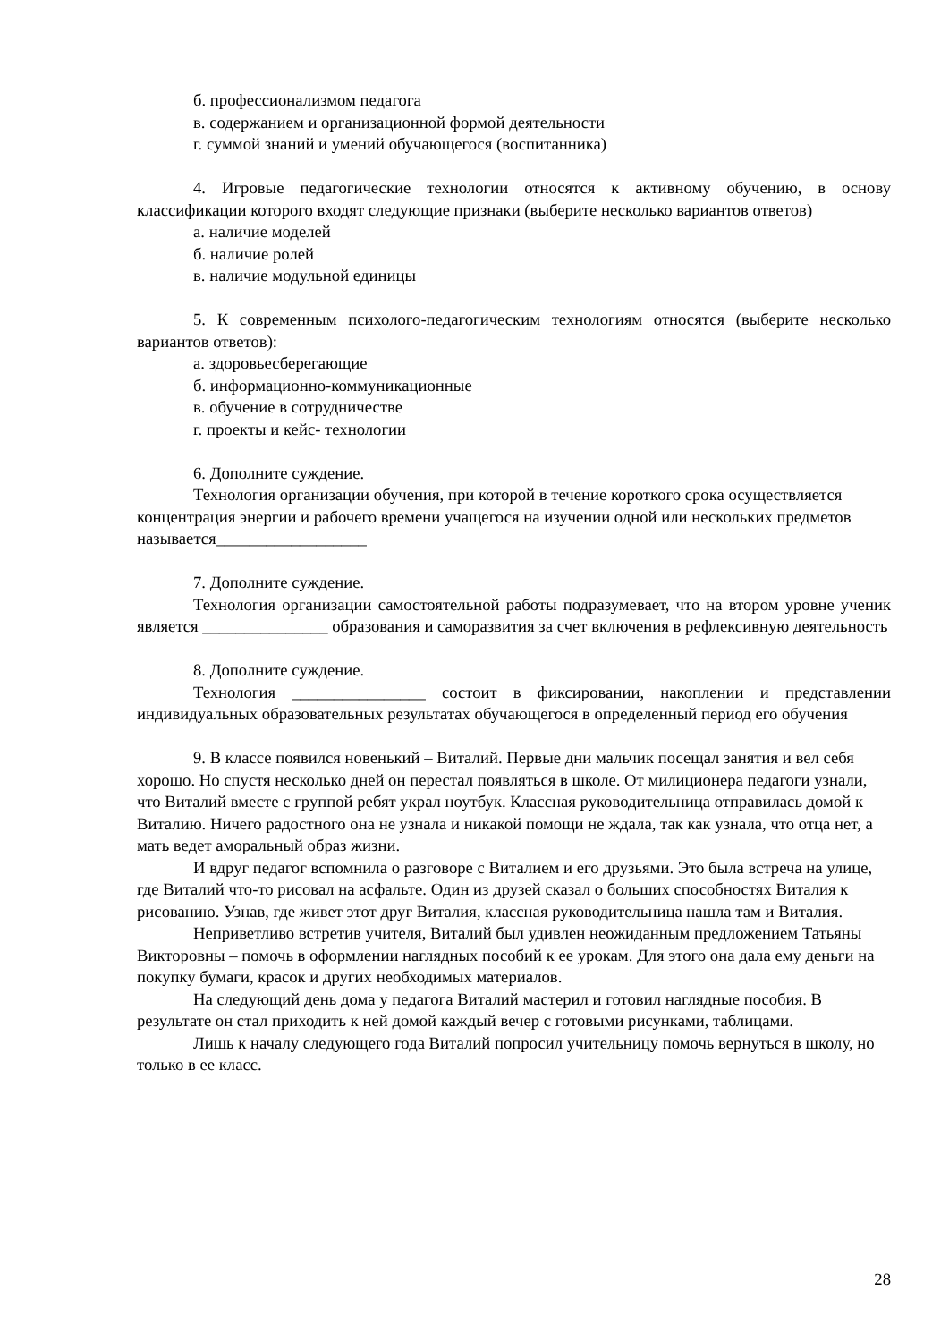б. профессионализмом педагога
в. содержанием и организационной формой деятельности
г. суммой знаний и умений обучающегося (воспитанника)
4. Игровые педагогические технологии относятся к активному обучению, в основу классификации которого входят следующие признаки (выберите несколько вариантов ответов)
а. наличие моделей
б. наличие ролей
в. наличие модульной единицы
5. К современным психолого-педагогическим технологиям относятся (выберите несколько вариантов ответов):
а. здоровьесберегающие
б. информационно-коммуникационные
в. обучение в сотрудничестве
г. проекты и кейс- технологии
6. Дополните суждение.
Технология организации обучения, при которой в течение короткого срока осуществляется концентрация энергии и рабочего времени учащегося на изучении одной или нескольких предметов называется__________________
7. Дополните суждение.
Технология организации самостоятельной работы подразумевает, что на втором уровне ученик является _______________ образования и саморазвития за счет включения в рефлексивную деятельность
8. Дополните суждение.
Технология ________________ состоит в фиксировании, накоплении и представлении индивидуальных образовательных результатах обучающегося в определенный период его обучения
9. В классе появился новенький – Виталий. Первые дни мальчик посещал занятия и вел себя хорошо. Но спустя несколько дней он перестал появляться в школе. От милиционера педагоги узнали, что Виталий вместе с группой ребят украл ноутбук. Классная руководительница отправилась домой к Виталию. Ничего радостного она не узнала и никакой помощи не ждала, так как узнала, что отца нет, а мать ведет аморальный образ жизни.
И вдруг педагог вспомнила о разговоре с Виталием и его друзьями. Это была встреча на улице, где Виталий что-то рисовал на асфальте. Один из друзей сказал о больших способностях Виталия к рисованию. Узнав, где живет этот друг Виталия, классная руководительница нашла там и Виталия.
Неприветливо встретив учителя, Виталий был удивлен неожиданным предложением Татьяны Викторовны – помочь в оформлении наглядных пособий к ее урокам. Для этого она дала ему деньги на покупку бумаги, красок и других необходимых материалов.
На следующий день дома у педагога Виталий мастерил и готовил наглядные пособия. В результате он стал приходить к ней домой каждый вечер с готовыми рисунками, таблицами.
Лишь к началу следующего года Виталий попросил учительницу помочь вернуться в школу, но только в ее класс.
28